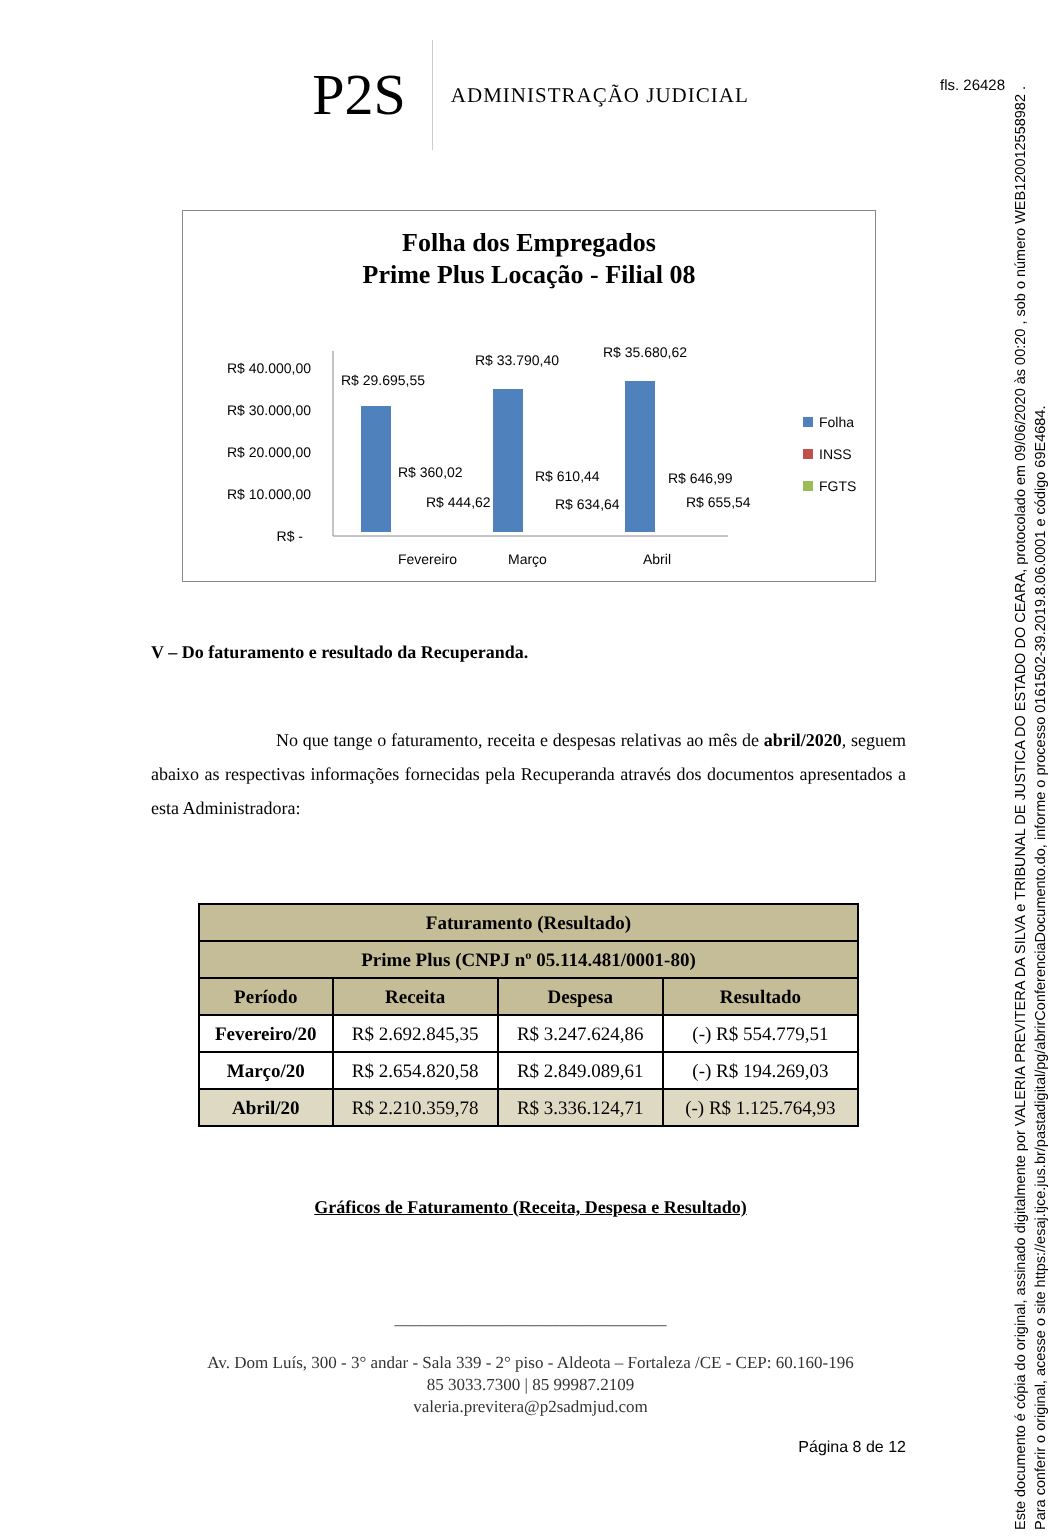fls. 26428
Este documento é cópia do original, assinado digitalmente por VALERIA PREVITERA DA SILVA e TRIBUNAL DE JUSTICA DO ESTADO DO CEARA, protocolado em 09/06/2020 às 00:20 , sob o número WEB12001255898­2 .
Para conferir o original, acesse o site https://esaj.tjce.jus.br/pastadigital/pg/abrirConferenciaDocumento.do, informe o processo 0161502-39.2019.8.06.0001 e código 69E4684.
P2S
ADMINISTRAÇÃO JUDICIAL
Folha dos Empregados
Prime Plus Locação - Filial 08
R$ 40.000,00
R$ 30.000,00
R$ 20.000,00
R$ 10.000,00
R$ -
R$ 29.695,55
R$ 33.790,40
R$ 35.680,62
R$ 360,02
R$ 444,62
R$ 610,44
R$ 634,64
R$ 646,99
R$ 655,54
Fevereiro
Março
Abril
Folha
INSS
FGTS
V – Do faturamento e resultado da Recuperanda.
No que tange o faturamento, receita e despesas relativas ao mês de abril/2020, seguem abaixo as respectivas informações fornecidas pela Recuperanda através dos documentos apresentados a esta Administradora:
| Faturamento (Resultado) | | | |
| --- | --- | --- | --- |
| Prime Plus (CNPJ nº 05.114.481/0001-80) | | | |
| Período | Receita | Despesa | Resultado |
| Fevereiro/20 | R$ 2.692.845,35 | R$ 3.247.624,86 | (-) R$ 554.779,51 |
| Março/20 | R$ 2.654.820,58 | R$ 2.849.089,61 | (-) R$ 194.269,03 |
| Abril/20 | R$ 2.210.359,78 | R$ 3.336.124,71 | (-) R$ 1.125.764,93 |
Gráficos de Faturamento (Receita, Despesa e Resultado)
________________________________
Av. Dom Luís, 300 - 3° andar - Sala 339 - 2° piso - Aldeota – Fortaleza /CE - CEP: 60.160-196
85 3033.7300 | 85 99987.2109
valeria.previtera@p2sadmjud.com
Página 8 de 12